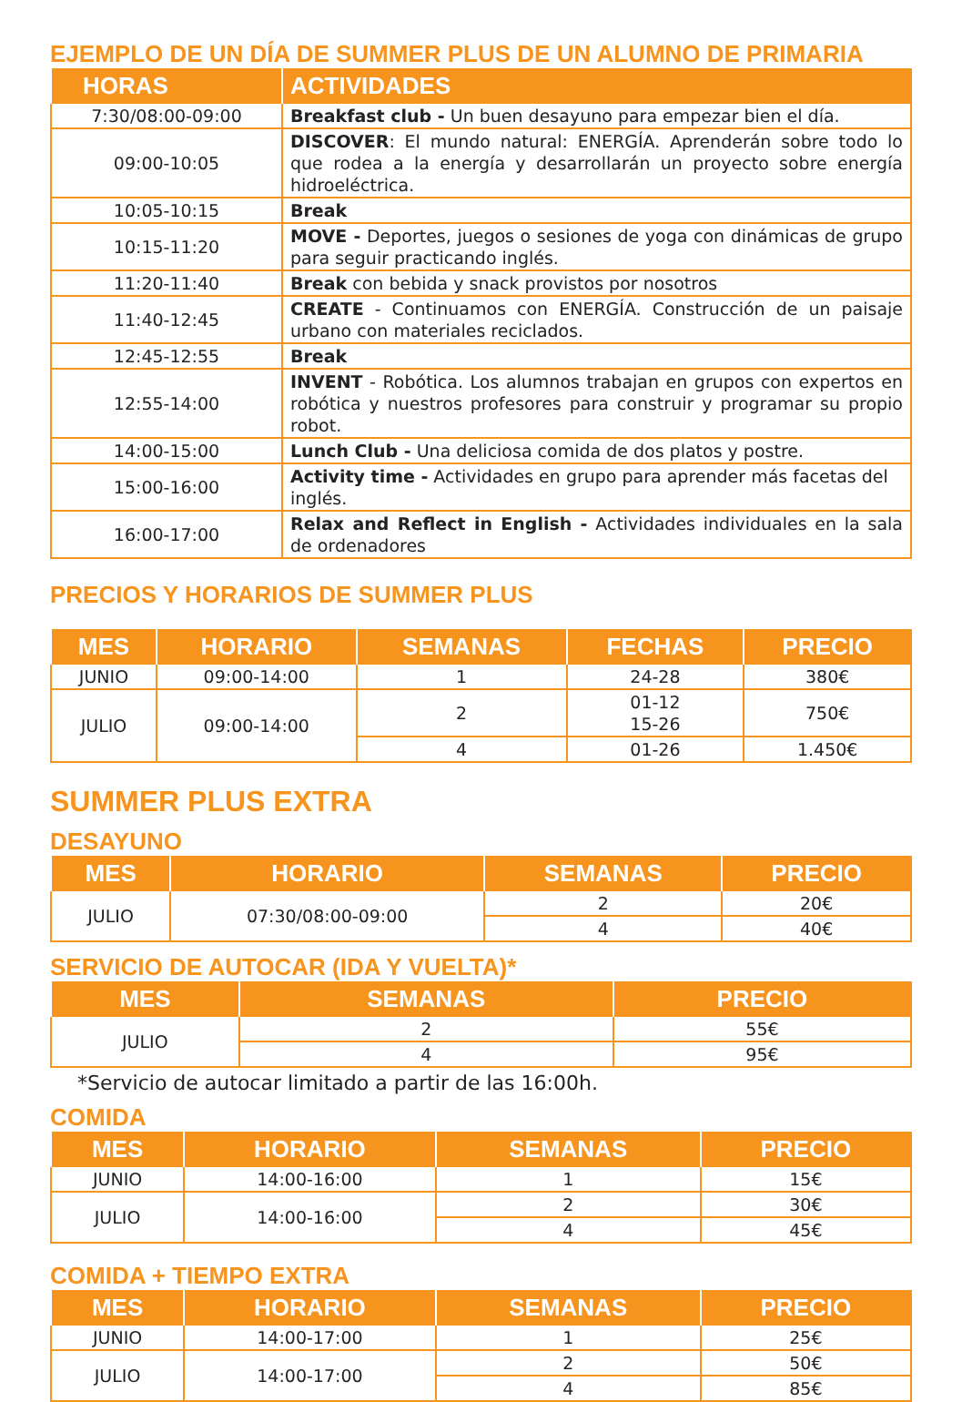EJEMPLO DE UN DÍA DE SUMMER PLUS DE UN ALUMNO DE PRIMARIA
| HORAS | ACTIVIDADES |
| --- | --- |
| 7:30/08:00-09:00 | Breakfast club - Un buen desayuno para empezar bien el día. |
| 09:00-10:05 | DISCOVER : El mundo natural: ENERGÍA. Aprenderán sobre todo lo que rodea a la energía y desarrollarán un proyecto sobre energía hidroeléctrica. |
| 10:05-10:15 | Break |
| 10:15-11:20 | MOVE - Deportes, juegos o sesiones de yoga con dinámicas de grupo para seguir practicando inglés. |
| 11:20-11:40 | Break con bebida y snack provistos por nosotros |
| 11:40-12:45 | CREATE - Continuamos con ENERGÍA. Construcción de un paisaje urbano con materiales reciclados. |
| 12:45-12:55 | Break |
| 12:55-14:00 | INVENT - Robótica. Los alumnos trabajan en grupos con expertos en robótica y nuestros profesores para construir y programar su propio robot. |
| 14:00-15:00 | Lunch Club - Una deliciosa comida de dos platos y postre. |
| 15:00-16:00 | Activity time - Actividades en grupo para aprender más facetas del inglés. |
| 16:00-17:00 | Relax and Reflect in English - Actividades individuales en la sala de ordenadores |
PRECIOS Y HORARIOS DE SUMMER PLUS
| MES | HORARIO | SEMANAS | FECHAS | PRECIO |
| --- | --- | --- | --- | --- |
| JUNIO | 09:00-14:00 | 1 | 24-28 | 380€ |
| JULIO | 09:00-14:00 | 2 | 01-12 15-26 | 750€ |
| | | 4 | 01-26 | 1.450€ |
SUMMER PLUS EXTRA
DESAYUNO
| MES | HORARIO | SEMANAS | PRECIO |
| --- | --- | --- | --- |
| JULIO | 07:30/08:00-09:00 | 2 | 20€ |
| | | 4 | 40€ |
SERVICIO DE AUTOCAR (IDA Y VUELTA)*
| MES | SEMANAS | PRECIO |
| --- | --- | --- |
| JULIO | 2 | 55€ |
| | 4 | 95€ |
*Servicio de autocar limitado a partir de las 16:00h.
COMIDA
| MES | HORARIO | SEMANAS | PRECIO |
| --- | --- | --- | --- |
| JUNIO | 14:00-16:00 | 1 | 15€ |
| JULIO | 14:00-16:00 | 2 | 30€ |
| | | 4 | 45€ |
COMIDA + TIEMPO EXTRA
| MES | HORARIO | SEMANAS | PRECIO |
| --- | --- | --- | --- |
| JUNIO | 14:00-17:00 | 1 | 25€ |
| JULIO | 14:00-17:00 | 2 | 50€ |
| | | 4 | 85€ |